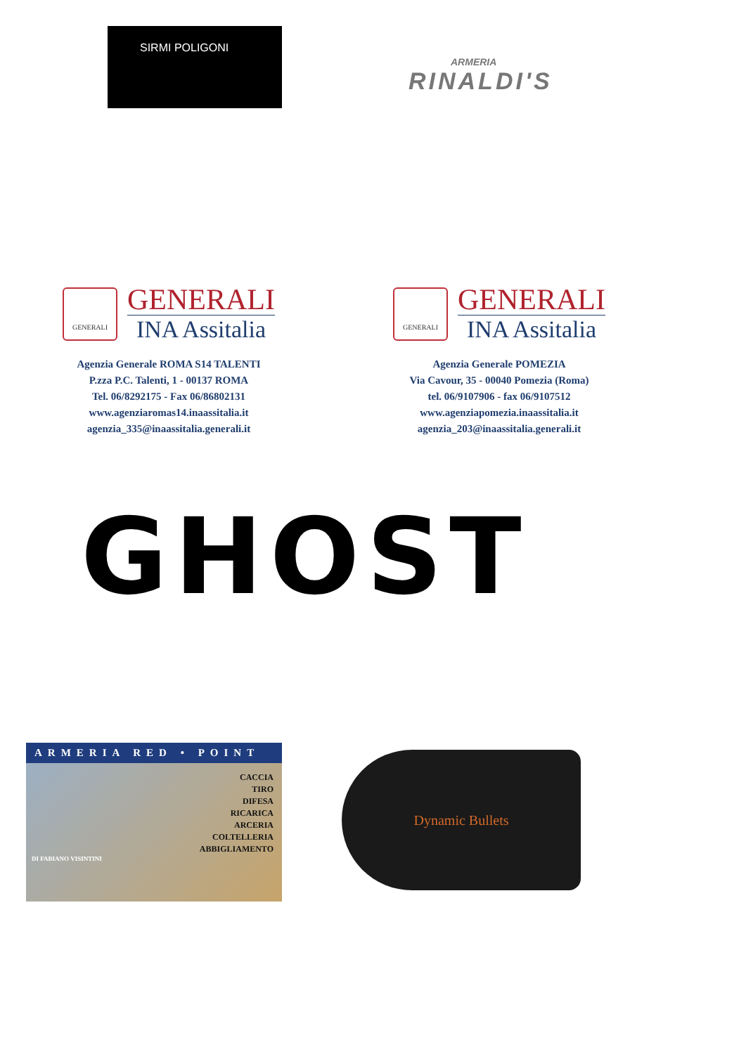SIRMI POLIGONI
ARMERIA
RINALDI'S
GENERALI
GENERALI
INA Assitalia
Agenzia Generale ROMA S14 TALENTI
P.zza P.C. Talenti, 1 - 00137 ROMA
Tel. 06/8292175 - Fax 06/86802131
www.agenziaromas14.inaassitalia.it
agenzia_335@inaassitalia.generali.it
GENERALI
GENERALI
INA Assitalia
Agenzia Generale POMEZIA
Via Cavour, 35 - 00040 Pomezia (Roma)
tel. 06/9107906 - fax 06/9107512
www.agenziapomezia.inaassitalia.it
agenzia_203@inaassitalia.generali.it
GHOST
ARMERIA RED • POINT
CACCIA
TIRO
DIFESA
RICARICA
ARCERIA
COLTELLERIA
ABBIGLIAMENTO
DI FABIANO VISINTINI
Dynamic Bullets